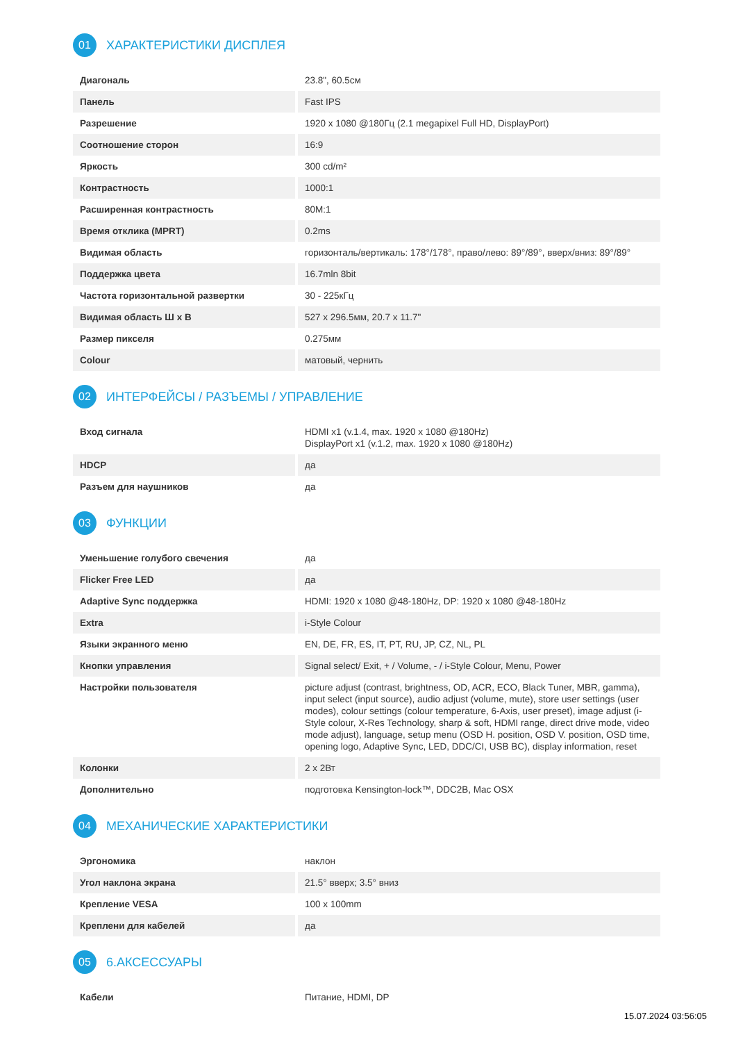01 ХАРАКТЕРИСТИКИ ДИСПЛЕЯ
| Диагональ | 23.8", 60.5см |
| Панель | Fast IPS |
| Разрешение | 1920 x 1080 @180Гц (2.1 megapixel Full HD, DisplayPort) |
| Соотношение сторон | 16:9 |
| Яркость | 300 cd/m² |
| Контрастность | 1000:1 |
| Расширенная контрастность | 80M:1 |
| Время отклика (MPRT) | 0.2ms |
| Видимая область | горизонталь/вертикаль: 178°/178°, право/лево: 89°/89°, вверх/вниз: 89°/89° |
| Поддержка цвета | 16.7mln 8bit |
| Частота горизонтальной развертки | 30 - 225кГц |
| Видимая область Ш x В | 527 x 296.5мм, 20.7 x 11.7" |
| Размер пикселя | 0.275мм |
| Colour | матовый, чернить |
02 ИНТЕРФЕЙСЫ / РАЗЪЕМЫ / УПРАВЛЕНИЕ
| Вход сигнала | HDMI x1 (v.1.4, max. 1920 x 1080 @180Hz) DisplayPort x1 (v.1.2, max. 1920 x 1080 @180Hz) |
| HDCP | да |
| Разъем для наушников | да |
03 ФУНКЦИИ
| Уменьшение голубого свечения | да |
| Flicker Free LED | да |
| Adaptive Sync поддержка | HDMI: 1920 x 1080 @48-180Hz, DP: 1920 x 1080 @48-180Hz |
| Extra | i-Style Colour |
| Языки экранного меню | EN, DE, FR, ES, IT, PT, RU, JP, CZ, NL, PL |
| Кнопки управления | Signal select/ Exit, + / Volume, - / i-Style Colour, Menu, Power |
| Настройки пользователя | picture adjust (contrast, brightness, OD, ACR, ECO, Black Tuner, MBR, gamma), input select (input source), audio adjust (volume, mute), store user settings (user modes), colour settings (colour temperature, 6-Axis, user preset), image adjust (i-Style colour, X-Res Technology, sharp & soft, HDMI range, direct drive mode, video mode adjust), language, setup menu (OSD H. position, OSD V. position, OSD time, opening logo, Adaptive Sync, LED, DDC/CI, USB BC), display information, reset |
| Колонки | 2 x 2Вт |
| Дополнительно | подготовка Kensington-lock™, DDC2B, Mac OSX |
04 МЕХАНИЧЕСКИЕ ХАРАКТЕРИСТИКИ
| Эргономика | наклон |
| Угол наклона экрана | 21.5° вверх; 3.5° вниз |
| Крепление VESA | 100 x 100mm |
| Креплени для кабелей | да |
05 6.АКСЕССУАРЫ
| Кабели | Питание, HDMI, DP |
15.07.2024 03:56:05